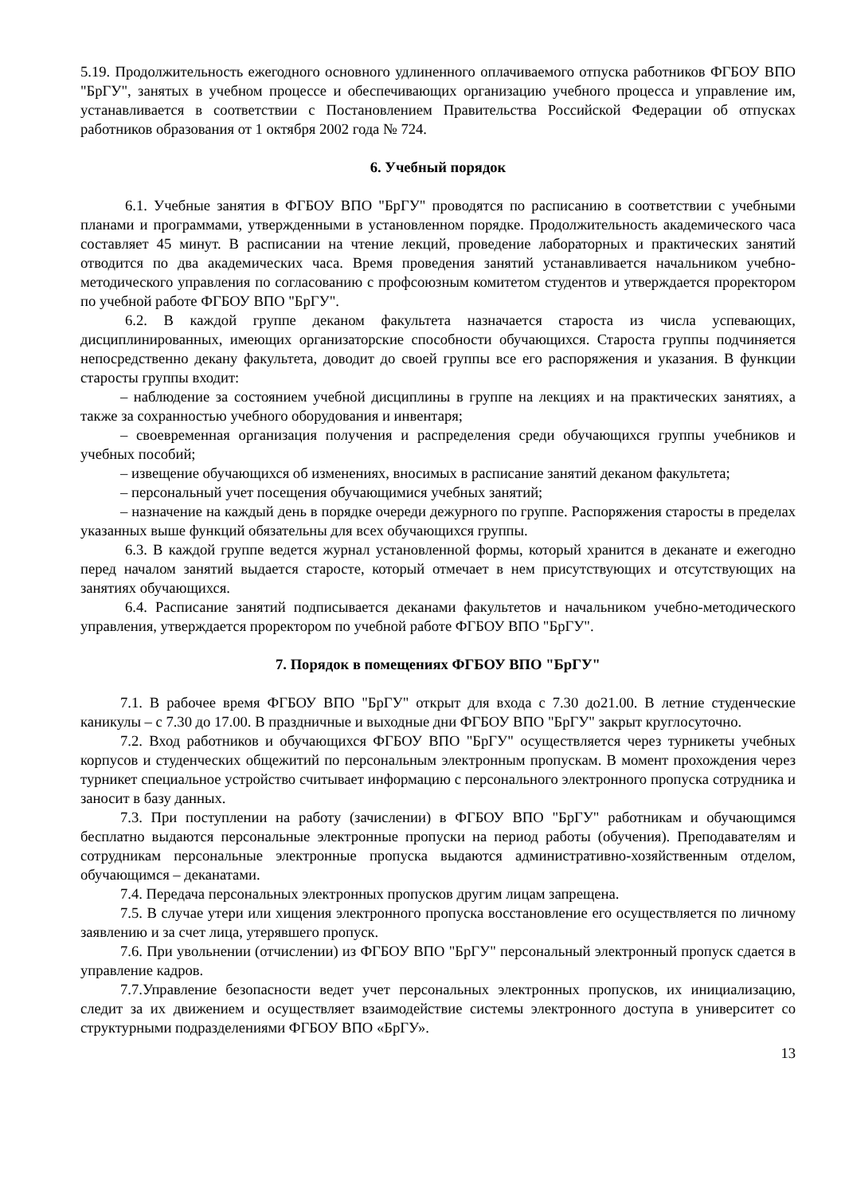5.19. Продолжительность ежегодного основного удлиненного оплачиваемого отпуска работников ФГБОУ ВПО "БрГУ", занятых в учебном процессе и обеспечивающих организацию учебного процесса и управление им, устанавливается в соответствии с Постановлением Правительства Российской Федерации об отпусках работников образования от 1 октября 2002 года № 724.
6. Учебный порядок
6.1. Учебные занятия в ФГБОУ ВПО "БрГУ" проводятся по расписанию в соответствии с учебными планами и программами, утвержденными в установленном порядке. Продолжительность академического часа составляет 45 минут. В расписании на чтение лекций, проведение лабораторных и практических занятий отводится по два академических часа. Время проведения занятий устанавливается начальником учебно-методического управления по согласованию с профсоюзным комитетом студентов и утверждается проректором по учебной работе ФГБОУ ВПО "БрГУ".
6.2. В каждой группе деканом факультета назначается староста из числа успевающих, дисциплинированных, имеющих организаторские способности обучающихся. Староста группы подчиняется непосредственно декану факультета, доводит до своей группы все его распоряжения и указания. В функции старосты группы входит:
– наблюдение за состоянием учебной дисциплины в группе на лекциях и на практических занятиях, а также за сохранностью учебного оборудования и инвентаря;
– своевременная организация получения и распределения среди обучающихся группы учебников и учебных пособий;
– извещение обучающихся об изменениях, вносимых в расписание занятий деканом факультета;
– персональный учет посещения обучающимися учебных занятий;
– назначение на каждый день в порядке очереди дежурного по группе. Распоряжения старосты в пределах указанных выше функций обязательны для всех обучающихся группы.
6.3. В каждой группе ведется журнал установленной формы, который хранится в деканате и ежегодно перед началом занятий выдается старосте, который отмечает в нем присутствующих и отсутствующих на занятиях обучающихся.
6.4. Расписание занятий подписывается деканами факультетов и начальником учебно-методического управления, утверждается проректором по учебной работе ФГБОУ ВПО "БрГУ".
7. Порядок в помещениях ФГБОУ ВПО "БрГУ"
7.1. В рабочее время ФГБОУ ВПО "БрГУ" открыт для входа с 7.30 до21.00. В летние студенческие каникулы – с 7.30 до 17.00. В праздничные и выходные дни ФГБОУ ВПО "БрГУ" закрыт круглосуточно.
7.2. Вход работников и обучающихся ФГБОУ ВПО "БрГУ" осуществляется через турникеты учебных корпусов и студенческих общежитий по персональным электронным пропускам. В момент прохождения через турникет специальное устройство считывает информацию с персонального электронного пропуска сотрудника и заносит в базу данных.
7.3. При поступлении на работу (зачислении) в ФГБОУ ВПО "БрГУ" работникам и обучающимся бесплатно выдаются персональные электронные пропуски на период работы (обучения). Преподавателям и сотрудникам персональные электронные пропуска выдаются административно-хозяйственным отделом, обучающимся – деканатами.
7.4. Передача персональных электронных пропусков другим лицам запрещена.
7.5. В случае утери или хищения электронного пропуска восстановление его осуществляется по личному заявлению и за счет лица, утерявшего пропуск.
7.6. При увольнении (отчислении) из ФГБОУ ВПО "БрГУ" персональный электронный пропуск сдается в управление кадров.
7.7.Управление безопасности ведет учет персональных электронных пропусков, их инициализацию, следит за их движением и осуществляет взаимодействие системы электронного доступа в университет со структурными подразделениями ФГБОУ ВПО «БрГУ».
13